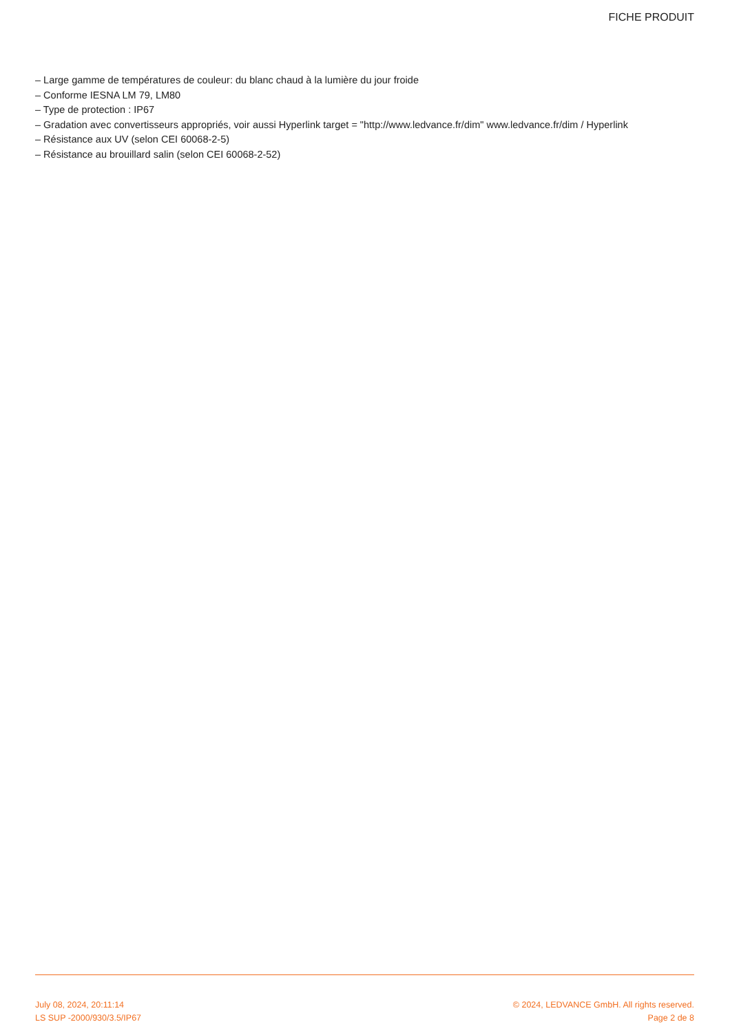FICHE PRODUIT
– Large gamme de températures de couleur: du blanc chaud à la lumière du jour froide
– Conforme IESNA LM 79, LM80
– Type de protection : IP67
– Gradation avec convertisseurs appropriés, voir aussi Hyperlink target = "http://www.ledvance.fr/dim" www.ledvance.fr/dim / Hyperlink
– Résistance aux UV (selon CEI 60068-2-5)
– Résistance au brouillard salin (selon CEI 60068-2-52)
July 08, 2024, 20:11:14 © 2024, LEDVANCE GmbH. All rights reserved.
LS SUP -2000/930/3.5/IP67 Page 2 de 8